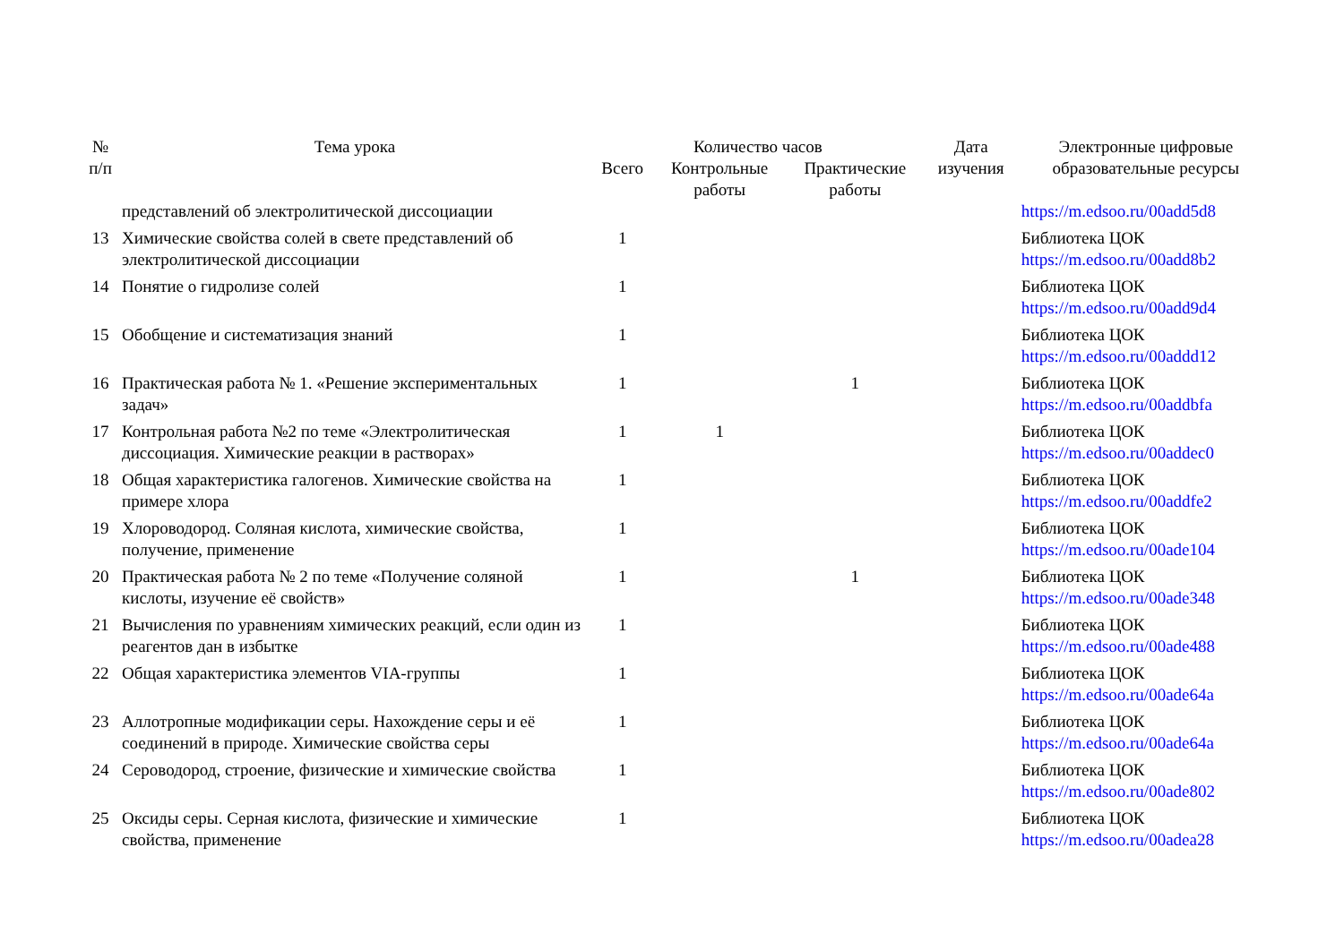| № п/п | Тема урока | Количество часов | | | Дата изучения | Электронные цифровые образовательные ресурсы |
| --- | --- | --- | --- | --- | --- | --- |
| | | Всего | Контрольные работы | Практические работы | | |
| | представлений об электролитической диссоциации | | | | | https://m.edsoo.ru/00add5d8 |
| 13 | Химические свойства солей в свете представлений об электролитической диссоциации | 1 | | | | Библиотека ЦОК https://m.edsoo.ru/00add8b2 |
| 14 | Понятие о гидролизе солей | 1 | | | | Библиотека ЦОК https://m.edsoo.ru/00add9d4 |
| 15 | Обобщение и систематизация знаний | 1 | | | | Библиотека ЦОК https://m.edsoo.ru/00addd12 |
| 16 | Практическая работа № 1. «Решение экспериментальных задач» | 1 | | 1 | | Библиотека ЦОК https://m.edsoo.ru/00addbfa |
| 17 | Контрольная работа №2 по теме «Электролитическая диссоциация. Химические реакции в растворах» | 1 | 1 | | | Библиотека ЦОК https://m.edsoo.ru/00addec0 |
| 18 | Общая характеристика галогенов. Химические свойства на примере хлора | 1 | | | | Библиотека ЦОК https://m.edsoo.ru/00addfe2 |
| 19 | Хлороводород. Соляная кислота, химические свойства, получение, применение | 1 | | | | Библиотека ЦОК https://m.edsoo.ru/00ade104 |
| 20 | Практическая работа № 2 по теме «Получение соляной кислоты, изучение её свойств» | 1 | | 1 | | Библиотека ЦОК https://m.edsoo.ru/00ade348 |
| 21 | Вычисления по уравнениям химических реакций, если один из реагентов дан в избытке | 1 | | | | Библиотека ЦОК https://m.edsoo.ru/00ade488 |
| 22 | Общая характеристика элементов VIA-группы | 1 | | | | Библиотека ЦОК https://m.edsoo.ru/00ade64a |
| 23 | Аллотропные модификации серы. Нахождение серы и её соединений в природе. Химические свойства серы | 1 | | | | Библиотека ЦОК https://m.edsoo.ru/00ade64a |
| 24 | Сероводород, строение, физические и химические свойства | 1 | | | | Библиотека ЦОК https://m.edsoo.ru/00ade802 |
| 25 | Оксиды серы. Серная кислота, физические и химические свойства, применение | 1 | | | | Библиотека ЦОК https://m.edsoo.ru/00adea28 |